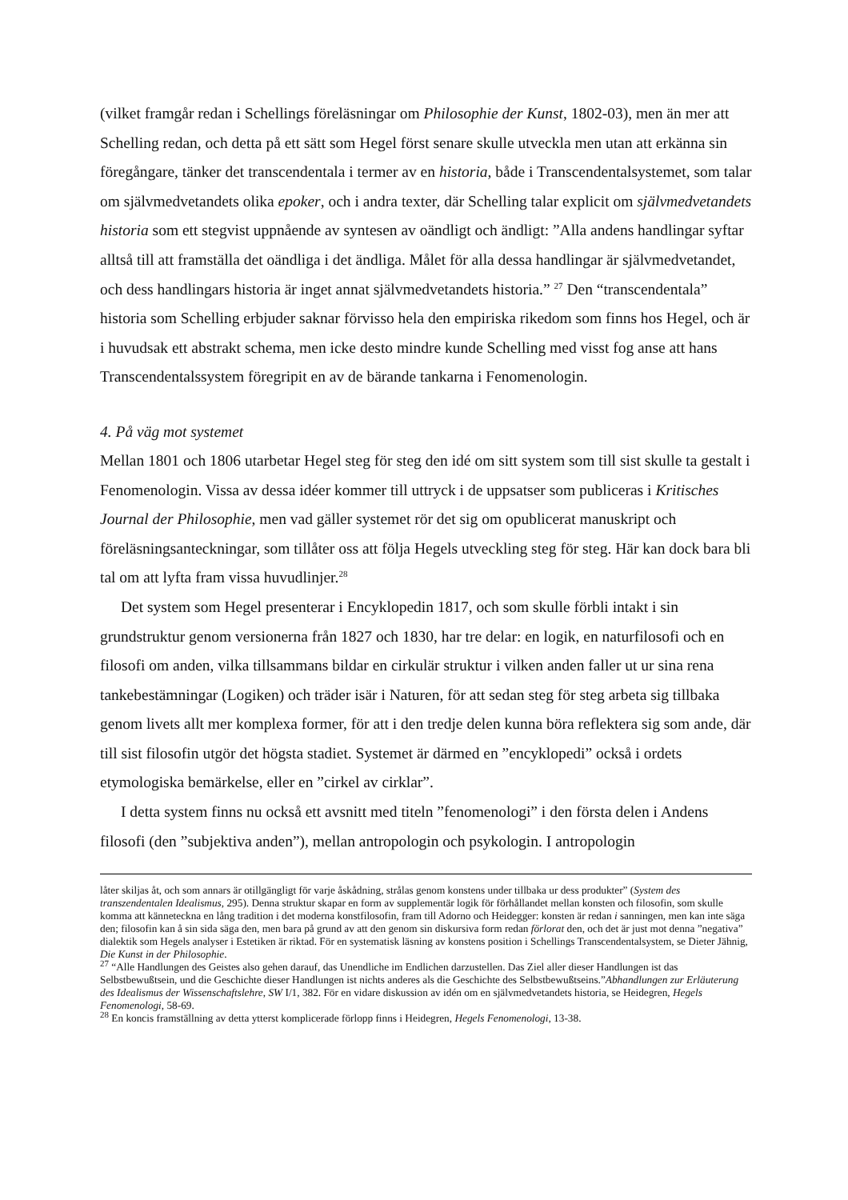(vilket framgår redan i Schellings föreläsningar om Philosophie der Kunst, 1802-03), men än mer att Schelling redan, och detta på ett sätt som Hegel först senare skulle utveckla men utan att erkänna sin föregångare, tänker det transcendentala i termer av en historia, både i Transcendentalsystemet, som talar om självmedvetandets olika epoker, och i andra texter, där Schelling talar explicit om självmedvetandets historia som ett stegvist uppnående av syntesen av oändligt och ändligt: ”Alla andens handlingar syftar alltså till att framställa det oändliga i det ändliga. Målet för alla dessa handlingar är självmedvetandet, och dess handlingars historia är inget annat självmedvetandets historia.” <sup>27</sup> Den “transcendentala” historia som Schelling erbjuder saknar förvisso hela den empiriska rikedom som finns hos Hegel, och är i huvudsak ett abstrakt schema, men icke desto mindre kunde Schelling med visst fog anse att hans Transcendentalssystem föregripit en av de bärande tankarna i Fenomenologin.
4. På väg mot systemet
Mellan 1801 och 1806 utarbetar Hegel steg för steg den idé om sitt system som till sist skulle ta gestalt i Fenomenologin. Vissa av dessa idéer kommer till uttryck i de uppsatser som publiceras i Kritisches Journal der Philosophie, men vad gäller systemet rör det sig om opublicerat manuskript och föreläsningsanteckningar, som tillåter oss att följa Hegels utveckling steg för steg. Här kan dock bara bli tal om att lyfta fram vissa huvudlinjer.<sup>28</sup>
Det system som Hegel presenterar i Encyklopedin 1817, och som skulle förbli intakt i sin grundstruktur genom versionerna från 1827 och 1830, har tre delar: en logik, en naturfilosofi och en filosofi om anden, vilka tillsammans bildar en cirkulär struktur i vilken anden faller ut ur sina rena tankebestämningar (Logiken) och träder isär i Naturen, för att sedan steg för steg arbeta sig tillbaka genom livets allt mer komplexa former, för att i den tredje delen kunna böra reflektera sig som ande, där till sist filosofin utgör det högsta stadiet. Systemet är därmed en ”encyklopedi” också i ordets etymologiska bemärkelse, eller en ”cirkel av cirklar”.
I detta system finns nu också ett avsnitt med titeln ”fenomenologi” i den första delen i Andens filosofi (den ”subjektiva anden”), mellan antropologin och psykologin. I antropologin
låter skiljas åt, och som annars är otillgängligt för varje åskådning, strålas genom konstens under tillbaka ur dess produkter” (System des transzendentalen Idealismus, 295). Denna struktur skapar en form av supplementär logik för förhållandet mellan konsten och filosofin, som skulle komma att känneteckna en lång tradition i det moderna konstfilosofin, fram till Adorno och Heidegger: konsten är redan i sanningen, men kan inte säga den; filosofin kan å sin sida säga den, men bara på grund av att den genom sin diskursiva form redan förlorat den, och det är just mot denna ”negativa” dialektik som Hegels analyser i Estetiken är riktad. För en systematisk läsning av konstens position i Schellings Transcendentalsystem, se Dieter Jähnig, Die Kunst in der Philosophie.
<sup>27</sup> “Alle Handlungen des Geistes also gehen darauf, das Unendliche im Endlichen darzustellen. Das Ziel aller dieser Handlungen ist das Selbstbewußtsein, und die Geschichte dieser Handlungen ist nichts anderes als die Geschichte des Selbstbewußtseins.”Abhandlungen zur Erläuterung des Idealismus der Wissenschaftslehre, SW I/1, 382. För en vidare diskussion av idén om en självmedvetandets historia, se Heidegren, Hegels Fenomenologi, 58-69.
<sup>28</sup> En koncis framställning av detta ytterst komplicerade förlopp finns i Heidegren, Hegels Fenomenologi, 13-38.